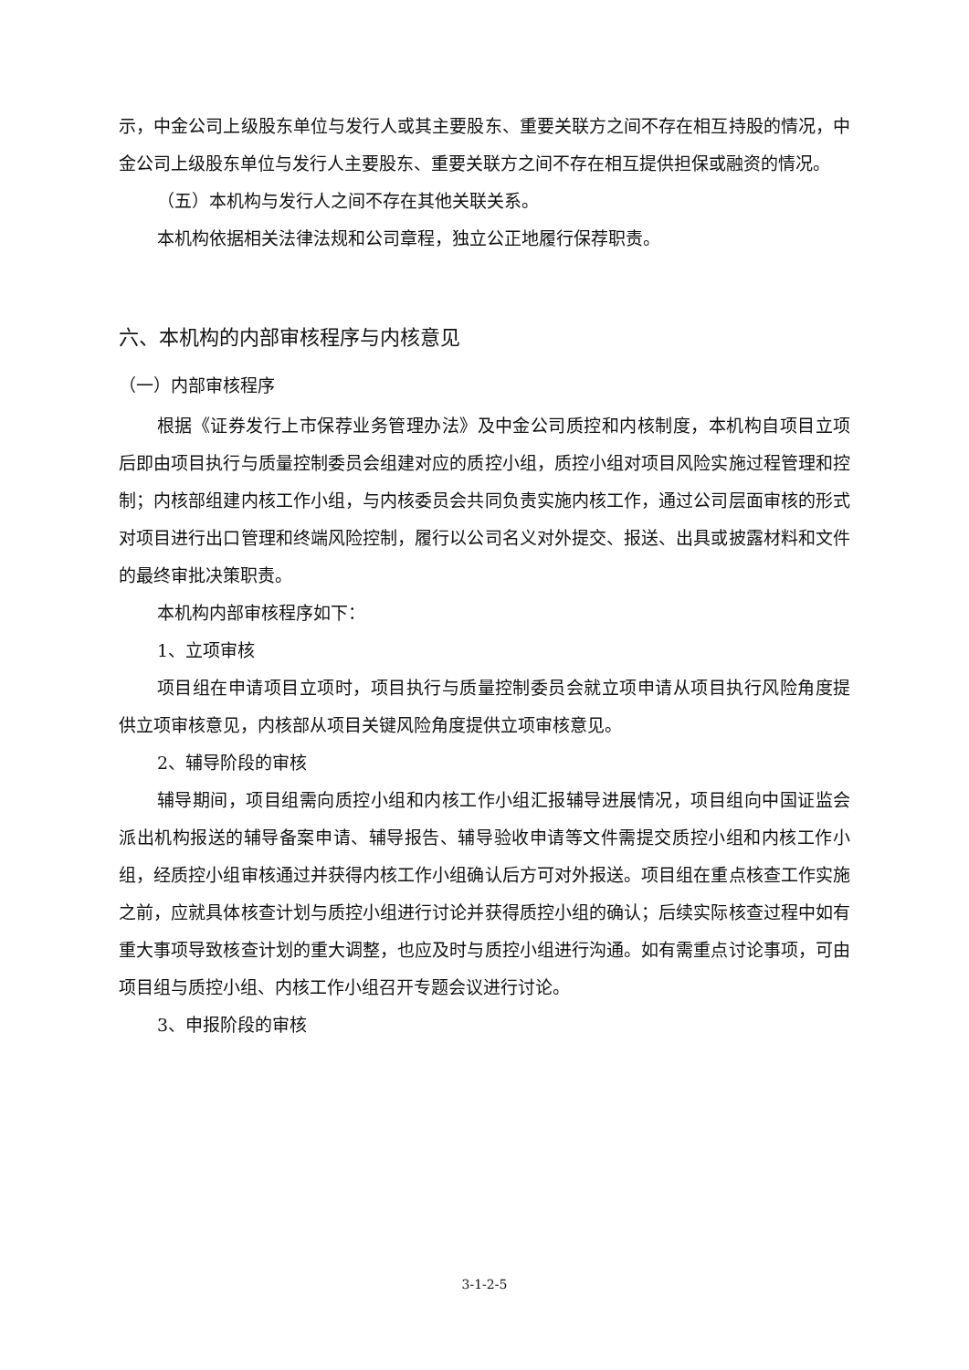示，中金公司上级股东单位与发行人或其主要股东、重要关联方之间不存在相互持股的情况，中金公司上级股东单位与发行人主要股东、重要关联方之间不存在相互提供担保或融资的情况。
（五）本机构与发行人之间不存在其他关联关系。
本机构依据相关法律法规和公司章程，独立公正地履行保荐职责。
六、本机构的内部审核程序与内核意见
（一）内部审核程序
根据《证券发行上市保荐业务管理办法》及中金公司质控和内核制度，本机构自项目立项后即由项目执行与质量控制委员会组建对应的质控小组，质控小组对项目风险实施过程管理和控制；内核部组建内核工作小组，与内核委员会共同负责实施内核工作，通过公司层面审核的形式对项目进行出口管理和终端风险控制，履行以公司名义对外提交、报送、出具或披露材料和文件的最终审批决策职责。
本机构内部审核程序如下：
1、立项审核
项目组在申请项目立项时，项目执行与质量控制委员会就立项申请从项目执行风险角度提供立项审核意见，内核部从项目关键风险角度提供立项审核意见。
2、辅导阶段的审核
辅导期间，项目组需向质控小组和内核工作小组汇报辅导进展情况，项目组向中国证监会派出机构报送的辅导备案申请、辅导报告、辅导验收申请等文件需提交质控小组和内核工作小组，经质控小组审核通过并获得内核工作小组确认后方可对外报送。项目组在重点核查工作实施之前，应就具体核查计划与质控小组进行讨论并获得质控小组的确认；后续实际核查过程中如有重大事项导致核查计划的重大调整，也应及时与质控小组进行沟通。如有需重点讨论事项，可由项目组与质控小组、内核工作小组召开专题会议进行讨论。
3、申报阶段的审核
3-1-2-5